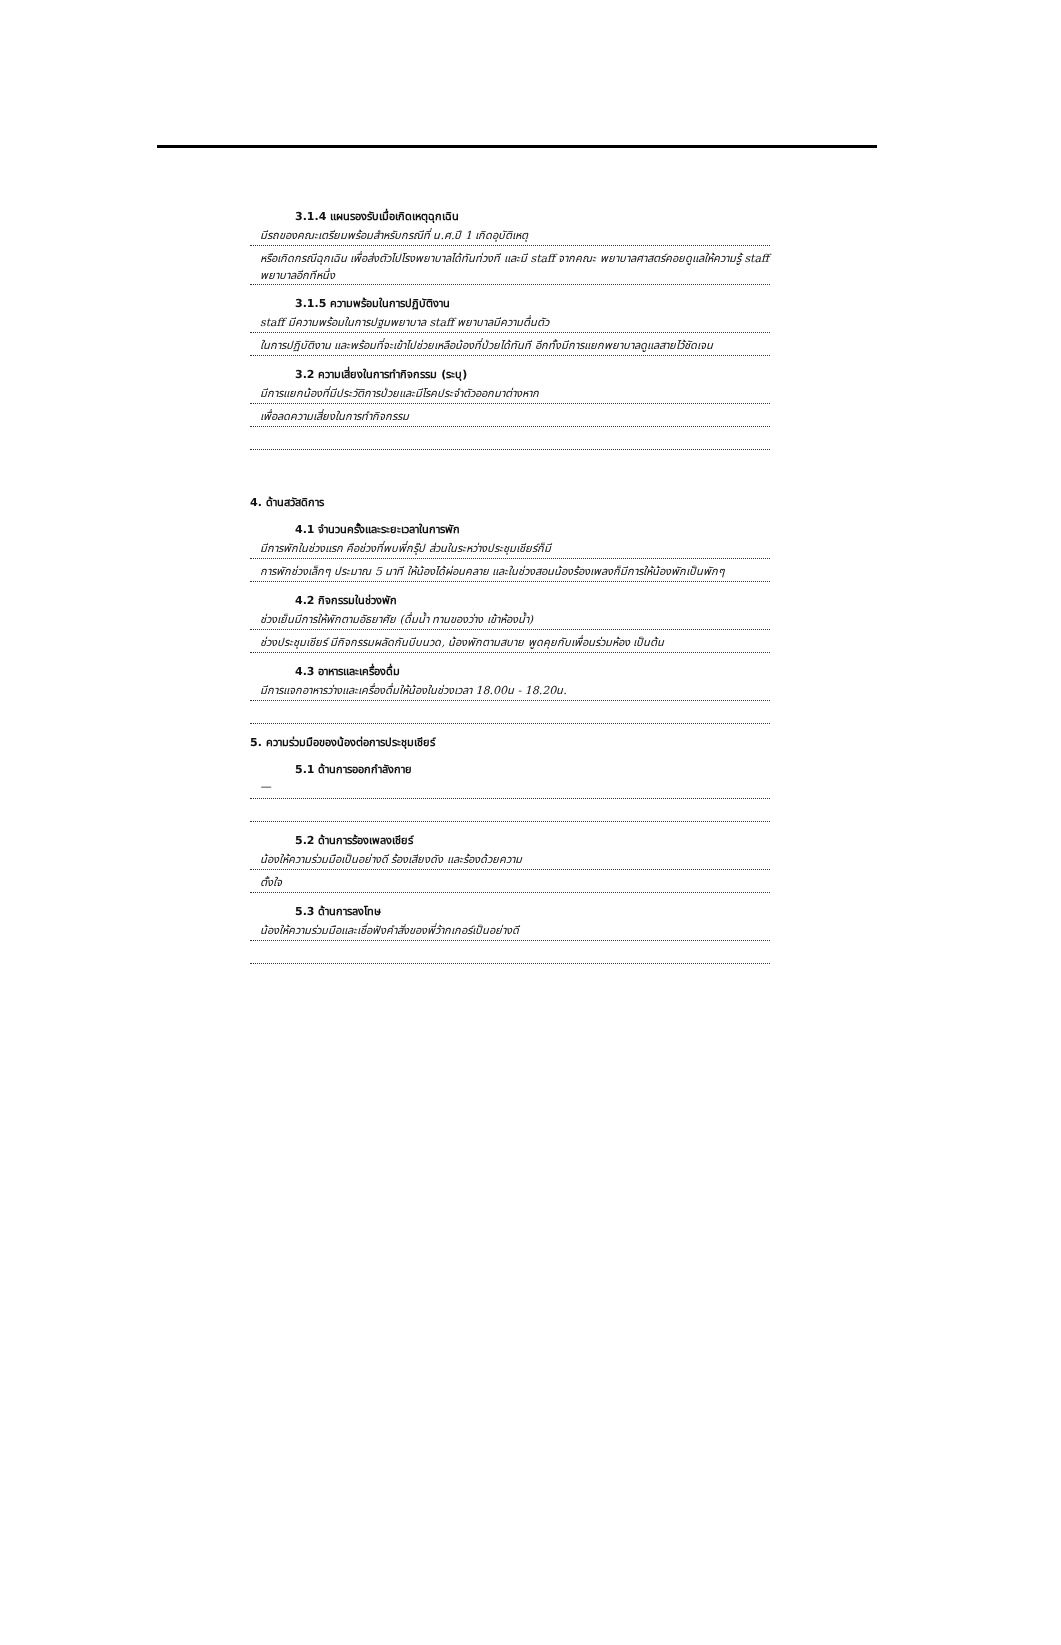3.1.4 แผนรองรับเมื่อเกิดเหตุฉุกเฉิน
มีรถของคณะเตรียมพร้อมสำหรับกรณีที่ น.ศ.ปี 1 เกิดอุบัติเหตุ
หรือเกิดกรณีฉุกเฉิน เพื่อส่งตัวไปโรงพยาบาลได้ทันท่วงที และมี staff จากคณะ พยาบาลศาสตร์คอยดูแลให้ความรู้ staff พยาบาลอีกทีหนึ่ง
3.1.5 ความพร้อมในการปฏิบัติงาน
staff มีความพร้อมในการปฐมพยาบาล staff พยาบาลมีความตื่นตัว
ในการปฏิบัติงาน และพร้อมที่จะเข้าไปช่วยเหลือน้องที่ป่วยได้ทันที อีกทั้งมีการแยกพยาบาลดูแลสายไว้ชัดเจน
3.2 ความเสี่ยงในการทำกิจกรรม (ระบุ)
มีการแยกน้องที่มีประวัติการป่วยและมีโรคประจำตัวออกมาต่างหาก
เพื่อลดความเสี่ยงในการทำกิจกรรม
4. ด้านสวัสดิการ
4.1 จำนวนครั้งและระยะเวลาในการพัก
มีการพักในช่วงแรก คือช่วงที่พบพี่กรุ๊ป ส่วนในระหว่างประชุมเชียร์ก็มี
การพักช่วงเล็กๆ ประมาณ 5 นาที ให้น้องได้ผ่อนคลาย และในช่วงสอนน้องร้องเพลงก็มีการให้น้องพักเป็นพักๆ
4.2 กิจกรรมในช่วงพัก
ช่วงเย็นมีการให้พักตามอัธยาศัย (ดื่มน้ำ ทานของว่าง เข้าห้องน้ำ)
ช่วงประชุมเชียร์ มีกิจกรรมผลัดกันบีบนวด, น้องพักตามสบาย พูดคุยกับเพื่อนร่วมห้อง เป็นต้น
4.3 อาหารและเครื่องดื่ม
มีการแจกอาหารว่างและเครื่องดื่มให้น้องในช่วงเวลา 18.00น - 18.20น.
5. ความร่วมมือของน้องต่อการประชุมเชียร์
5.1 ด้านการออกกำลังกาย
—
5.2 ด้านการร้องเพลงเชียร์
น้องให้ความร่วมมือเป็นอย่างดี ร้องเสียงดัง และร้องด้วยความ
ตั้งใจ
5.3 ด้านการลงโทษ
น้องให้ความร่วมมือและเชื่อฟังคำสั่งของพี่ว้ากเกอร์เป็นอย่างดี